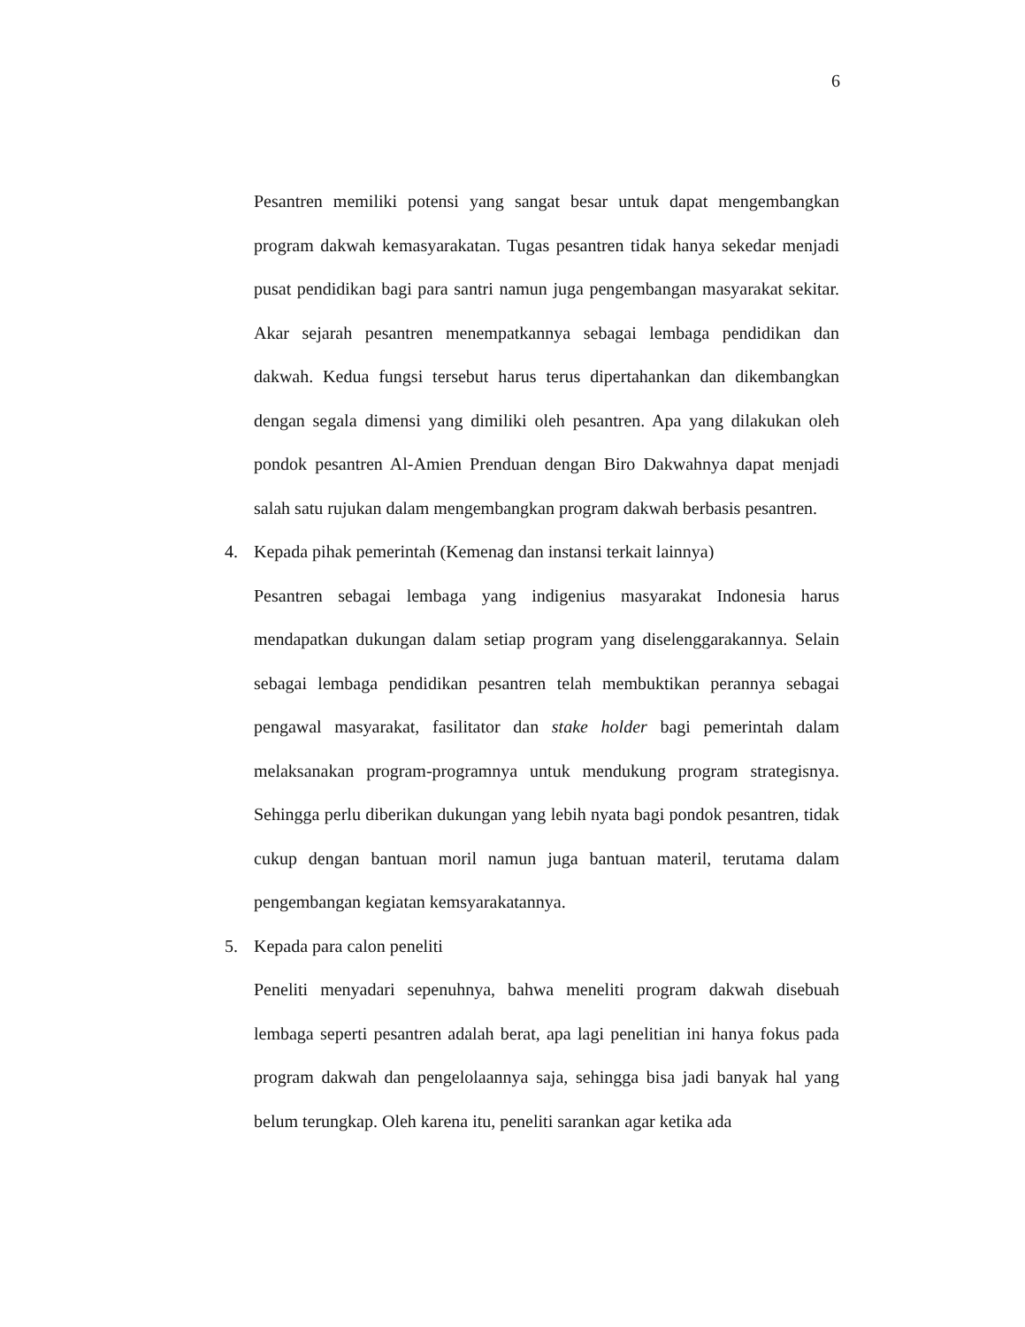6
Pesantren memiliki potensi yang sangat besar untuk dapat mengembangkan program dakwah kemasyarakatan. Tugas pesantren tidak hanya sekedar menjadi pusat pendidikan bagi para santri namun juga pengembangan masyarakat sekitar. Akar sejarah pesantren menempatkannya sebagai lembaga pendidikan dan dakwah. Kedua fungsi tersebut harus terus dipertahankan dan dikembangkan dengan segala dimensi yang dimiliki oleh pesantren. Apa yang dilakukan oleh pondok pesantren Al-Amien Prenduan dengan Biro Dakwahnya dapat menjadi salah satu rujukan dalam mengembangkan program dakwah berbasis pesantren.
4. Kepada pihak pemerintah (Kemenag dan instansi terkait lainnya)
Pesantren sebagai lembaga yang indigenius masyarakat Indonesia harus mendapatkan dukungan dalam setiap program yang diselenggarakannya. Selain sebagai lembaga pendidikan pesantren telah membuktikan perannya sebagai pengawal masyarakat, fasilitator dan stake holder bagi pemerintah dalam melaksanakan program-programnya untuk mendukung program strategisnya. Sehingga perlu diberikan dukungan yang lebih nyata bagi pondok pesantren, tidak cukup dengan bantuan moril namun juga bantuan materil, terutama dalam pengembangan kegiatan kemsyarakatannya.
5. Kepada para calon peneliti
Peneliti menyadari sepenuhnya, bahwa meneliti program dakwah disebuah lembaga seperti pesantren adalah berat, apa lagi penelitian ini hanya fokus pada program dakwah dan pengelolaannya saja, sehingga bisa jadi banyak hal yang belum terungkap. Oleh karena itu, peneliti sarankan agar ketika ada